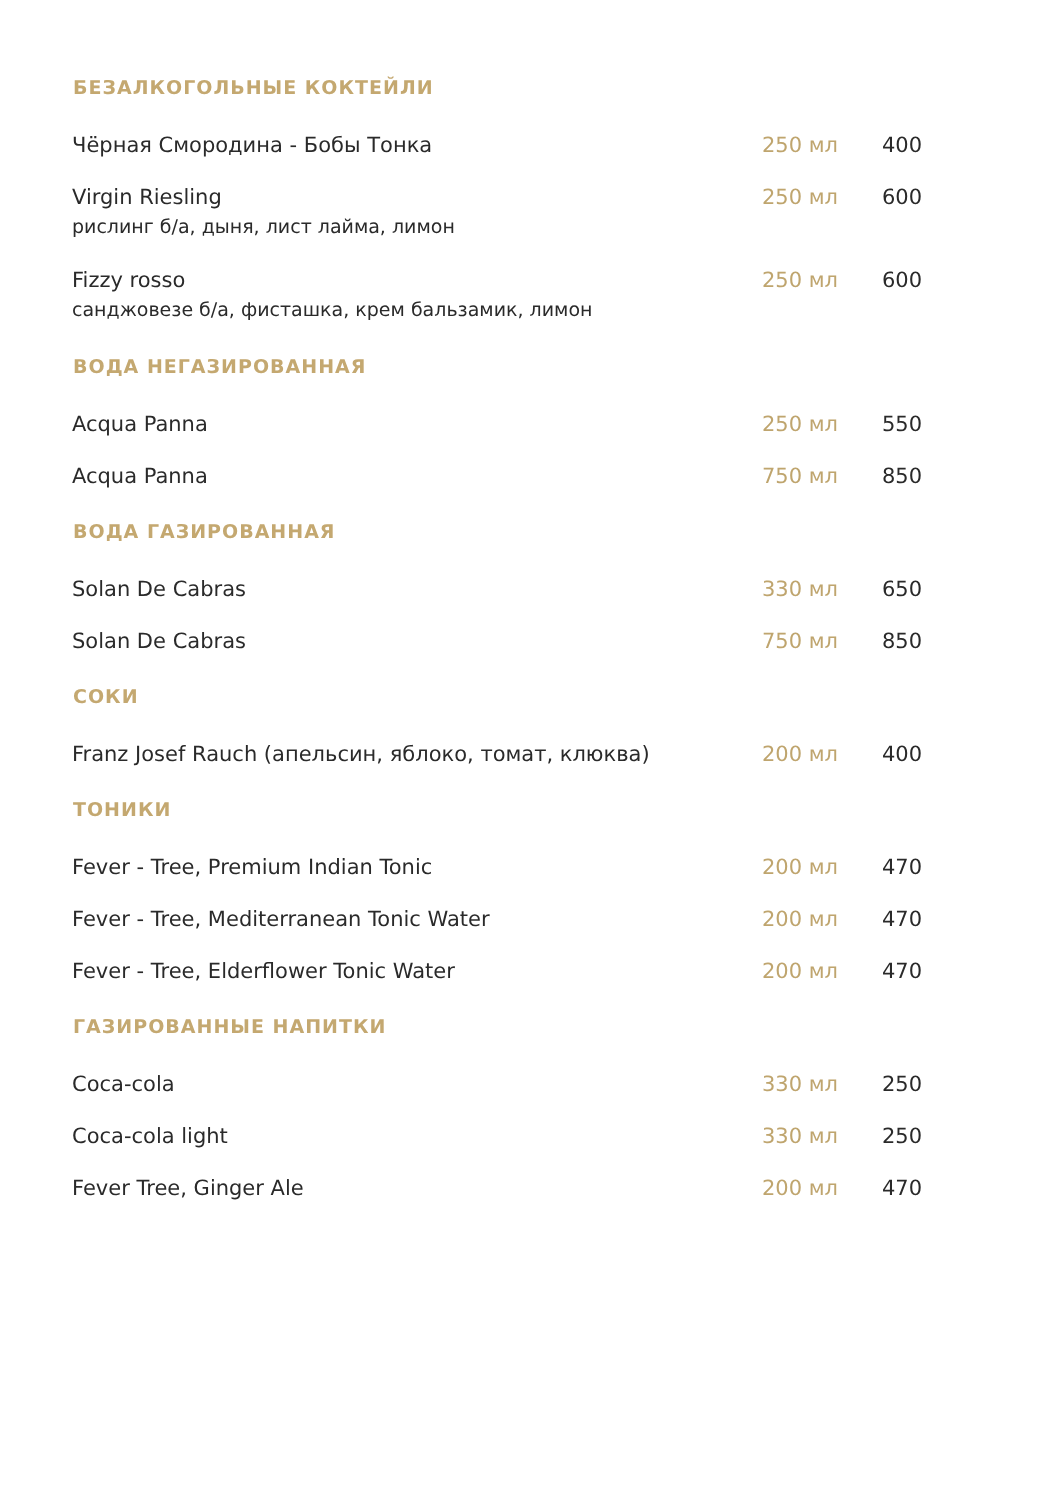| БЕЗАЛКОГОЛЬНЫЕ КОКТЕЙЛИ | | |
| --- | --- | --- |
| Чёрная Смородина - Бобы Тонка | 250 мл | 400 |
| Virgin Riesling рислинг б/а, дыня, лист лайма, лимон | 250 мл | 600 |
| Fizzy rosso санджовезе б/а, фисташка, крем бальзамик, лимон | 250 мл | 600 |
| ВОДА НЕГАЗИРОВАННАЯ | | |
| Acqua Panna | 250 мл | 550 |
| Acqua Panna | 750 мл | 850 |
| ВОДА ГАЗИРОВАННАЯ | | |
| Solan De Cabras | 330 мл | 650 |
| Solan De Cabras | 750 мл | 850 |
| СОКИ | | |
| Franz Josef Rauch (апельсин, яблоко, томат, клюква) | 200 мл | 400 |
| ТОНИКИ | | |
| Fever - Tree, Premium Indian Tonic | 200 мл | 470 |
| Fever - Tree, Mediterranean Tonic Water | 200 мл | 470 |
| Fever - Tree, Elderflower Tonic Water | 200 мл | 470 |
| ГАЗИРОВАННЫЕ НАПИТКИ | | |
| Coca-cola | 330 мл | 250 |
| Coca-cola light | 330 мл | 250 |
| Fever Tree, Ginger Ale | 200 мл | 470 |